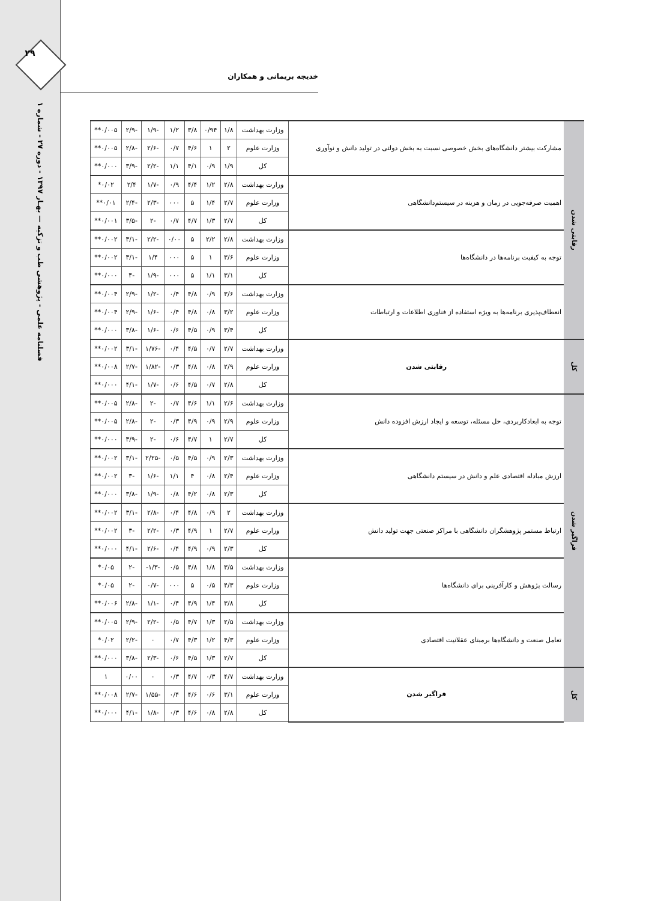۲۹
فصلنامه علمی - پژوهشی طب و تزکیه — بهـار ۱۳۹۷ - دوره ۲۷ - شماره ۱
خدیجه بریمانی و همکاران
| رقابتی شدن | مشارکت بیشتر دانشگاه‌های بخش خصوصی نسبت به بخش دولتی در تولید دانش و نوآوری | وزارت بهداشت | ۱/۸ | ۰/۹۴ | ۳/۸ | ۱/۲ | -۱/۹ | -۲/۹ | ۰/۰۰۵** |
| | | وزارت علوم | ۲ | ۱ | ۴/۶ | ۰/۷ | -۲/۶ | -۲/۸ | ۰/۰۰۵** |
| | | کل | ۱/۹ | ۰/۹ | ۴/۱ | ۱/۱ | -۲/۲ | -۳/۹ | ۰/۰۰۰** |
| | اهمیت صرفه‌جویی در زمان و هزینه در سیستم‌دانشگاهی | وزارت بهداشت | ۲/۸ | ۱/۲ | ۴/۴ | ۰/۹ | -۱/۷ | ۲/۴ | ۰/۰۲* |
| | | وزارت علوم | ۲/۷ | ۱/۴ | ۵ | ۰۰۰ | -۲/۳ | -۲/۴ | ۰/۰۱** |
| | | کل | ۲/۷ | ۱/۳ | ۴/۷ | ۰/۷ | -۲ | -۳/۵ | ۰/۰۰۱** |
| | توجه به کیفیت برنامه‌ها در دانشگاه‌ها | وزارت بهداشت | ۲/۸ | ۲/۲ | ۵ | ۰/۰۰ | -۲/۲ | -۳/۱ | ۰/۰۰۲** |
| | | وزارت علوم | ۳/۶ | ۱ | ۵ | ۰۰۰ | ۱/۴ | -۳/۱ | ۰/۰۰۲** |
| | | کل | ۳/۱ | ۱/۱ | ۵ | ۰۰۰ | -۱/۹ | -۴ | ۰/۰۰۰** |
| | انعطاف‌پذیری برنامه‌ها به ویژه استفاده از فناوری اطلاعات و ارتباطات | وزارت بهداشت | ۳/۶ | ۰/۹ | ۴/۸ | ۰/۴ | -۱/۲ | -۲/۹ | ۰/۰۰۴** |
| | | وزارت علوم | ۳/۲ | ۰/۸ | ۴/۸ | ۰/۴ | -۱/۶ | -۲/۹ | ۰/۰۰۴** |
| | | کل | ۳/۴ | ۰/۹ | ۴/۵ | ۰/۶ | -۱/۶ | -۳/۸ | ۰/۰۰۰** |
| کل | رقابتی شدن | وزارت بهداشت | ۲/۷ | ۰/۷ | ۴/۵ | ۰/۴ | -۱/۷۶ | -۳/۱ | ۰/۰۰۲** |
| | | وزارت علوم | ۲/۹ | ۰/۸ | ۴/۸ | ۰/۳ | -۱/۸۲ | -۲/۷ | ۰/۰۰۸** |
| | | کل | ۲/۸ | ۰/۷ | ۴/۵ | ۰/۶ | -۱/۷ | -۴/۱ | ۰/۰۰۰** |
| فراگیر شدن | توجه به ابعادکاربردی، حل مسئله، توسعه و ایجاد ارزش افزوده دانش | وزارت بهداشت | ۲/۶ | ۱/۱ | ۴/۶ | ۰/۷ | -۲ | -۲/۸ | ۰/۰۰۵** |
| | | وزارت علوم | ۲/۹ | ۰/۹ | ۴/۹ | ۰/۳ | -۲ | -۲/۸ | ۰/۰۰۵** |
| | | کل | ۲/۷ | ۱ | ۴/۷ | ۰/۶ | -۲ | -۳/۹ | ۰/۰۰۰** |
| | ارزش مبادله اقتصادی علم و دانش در سیستم دانشگاهی | وزارت بهداشت | ۲/۳ | ۰/۹ | ۴/۵ | ۰/۵ | -۲/۲۵ | -۳/۱ | ۰/۰۰۲** |
| | | وزارت علوم | ۲/۴ | ۰/۸ | ۴ | ۱/۱ | -۱/۶ | -۳ | ۰/۰۰۲** |
| | | کل | ۲/۳ | ۰/۸ | ۴/۲ | ۰/۸ | -۱/۹ | -۳/۸ | ۰/۰۰۰** |
| | ارتباط مستمر پژوهشگران دانشگاهی با مراکز صنعتی جهت تولید دانش | وزارت بهداشت | ۲ | ۰/۹ | ۴/۸ | ۰/۴ | -۲/۸ | -۳/۱ | ۰/۰۰۲** |
| | | وزارت علوم | ۲/۷ | ۱ | ۴/۹ | ۰/۳ | -۲/۲ | -۳ | ۰/۰۰۲** |
| | | کل | ۲/۳ | ۰/۹ | ۴/۹ | ۰/۴ | -۲/۶ | -۴/۱ | ۰/۰۰۰** |
| | رسالت پژوهش و کارآفرینی برای دانشگاه‌ها | وزارت بهداشت | ۳/۵ | ۱/۸ | ۴/۸ | ۰/۵ | -۱/۳- | -۲ | ۰/۰۵* |
| | | وزارت علوم | ۴/۳ | ۰/۵ | ۵ | ۰۰۰ | -۰/۷ | -۲ | ۰/۰۵* |
| | | کل | ۳/۸ | ۱/۴ | ۴/۹ | ۰/۴ | -۱/۱ | -۲/۸ | ۰/۰۰۶** |
| | تعامل صنعت و دانشگاه‌ها برمبنای عقلانیت اقتصادی | وزارت بهداشت | ۲/۵ | ۱/۳ | ۴/۷ | ۰/۵ | -۲/۲ | -۲/۹ | ۰/۰۰۵** |
| | | وزارت علوم | ۴/۳ | ۱/۲ | ۴/۳ | ۰/۷ | ۰ | -۲/۲ | ۰/۰۲* |
| | | کل | ۲/۷ | ۱/۳ | ۴/۵ | ۰/۶ | -۲/۳ | -۳/۸ | ۰/۰۰۰** |
| کل | فراگیر شدن | وزارت بهداشت | ۴/۷ | ۰/۳ | ۴/۷ | ۰/۳ | ۰ | ۰/۰۰ | ۱ |
| | | وزارت علوم | ۳/۱ | ۰/۶ | ۴/۶ | ۰/۴ | -۱/۵۵ | -۲/۷ | ۰/۰۰۸** |
| | | کل | ۲/۸ | ۰/۸ | ۴/۶ | ۰/۳ | -۱/۸ | -۴/۱ | ۰/۰۰۰** |